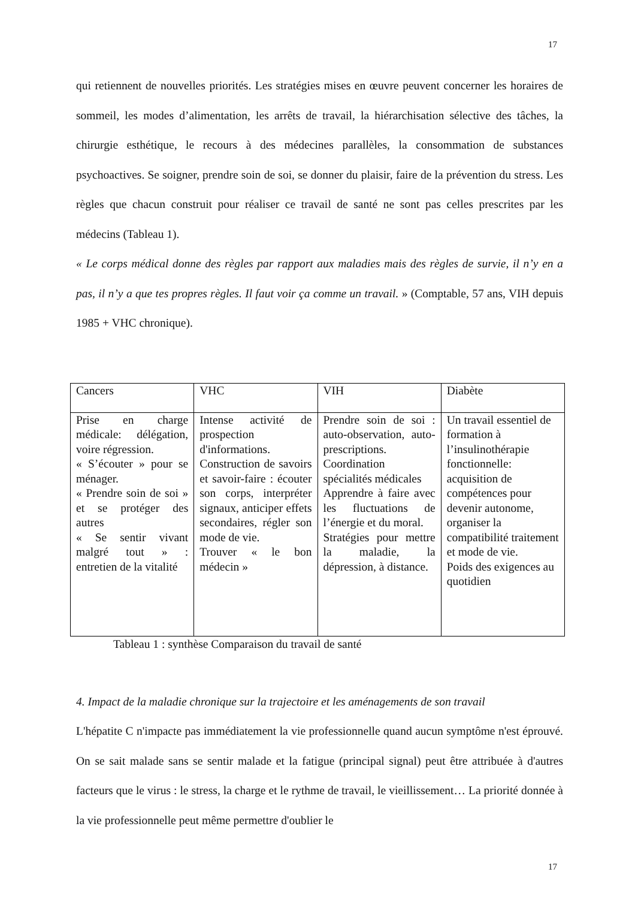17
qui retiennent de nouvelles priorités. Les stratégies mises en œuvre peuvent concerner les horaires de sommeil, les modes d’alimentation, les arrêts de travail, la hiérarchisation sélective des tâches, la chirurgie esthétique, le recours à des médecines parallèles, la consommation de substances psychoactives. Se soigner, prendre soin de soi, se donner du plaisir, faire de la prévention du stress. Les règles que chacun construit pour réaliser ce travail de santé ne sont pas celles prescrites par les médecins (Tableau 1).
« Le corps médical donne des règles par rapport aux maladies mais des règles de survie, il n’y en a pas, il n’y a que tes propres règles. Il faut voir ça comme un travail. » (Comptable, 57 ans, VIH depuis 1985 + VHC chronique).
| Cancers | VHC | VIH | Diabète |
| Prise en charge médicale: délégation, voire régression. « S’écouter » pour se ménager. « Prendre soin de soi » et se protéger des autres « Se sentir vivant malgré tout » : entretien de la vitalité | Intense activité de prospection d'informations. Construction de savoirs et savoir-faire : écouter son corps, interpréter signaux, anticiper effets secondaires, régler son mode de vie. Trouver « le bon médecin » | Prendre soin de soi : auto-observation, auto-prescriptions. Coordination spécialités médicales Apprendre à faire avec les fluctuations de l’énergie et du moral. Stratégies pour mettre la maladie, la dépression, à distance. | Un travail essentiel de formation à l’insulinothérapie fonctionnelle: acquisition de compétences pour devenir autonome, organiser la compatibilité traitement et mode de vie. Poids des exigences au quotidien |
Tableau 1 : synthèse Comparaison du travail de santé
4. Impact de la maladie chronique sur la trajectoire et les aménagements de son travail
L'hépatite C n'impacte pas immédiatement la vie professionnelle quand aucun symptôme n'est éprouvé. On se sait malade sans se sentir malade et la fatigue (principal signal) peut être attribuée à d'autres facteurs que le virus : le stress, la charge et le rythme de travail, le vieillissement… La priorité donnée à la vie professionnelle peut même permettre d'oublier le
17